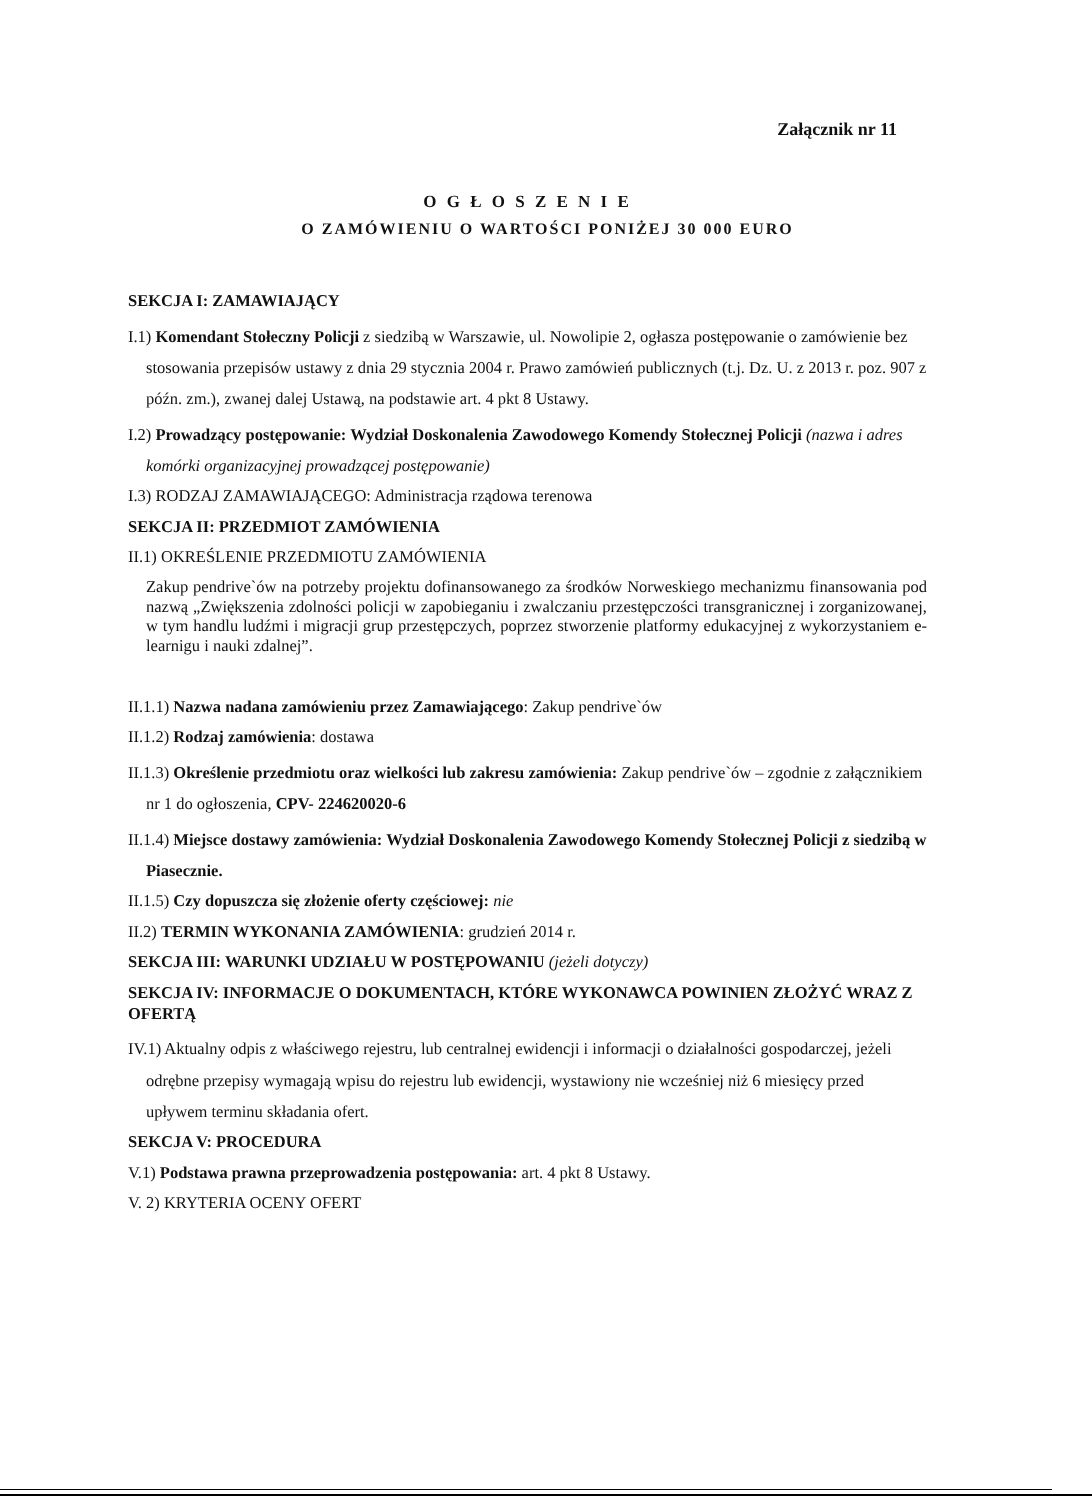Załącznik nr 11
O G Ł O S Z E N I E
O ZAMÓWIENIU O WARTOŚCI PONIŻEJ 30 000 EURO
SEKCJA I: ZAMAWIAJĄCY
I.1) Komendant Stołeczny Policji z siedzibą w Warszawie, ul. Nowolipie 2, ogłasza postępowanie o zamówienie bez stosowania przepisów ustawy z dnia 29 stycznia 2004 r. Prawo zamówień publicznych (t.j. Dz. U. z 2013 r. poz. 907 z późn. zm.), zwanej dalej Ustawą, na podstawie art. 4 pkt 8 Ustawy.
I.2) Prowadzący postępowanie: Wydział Doskonalenia Zawodowego Komendy Stołecznej Policji (nazwa i adres komórki organizacyjnej prowadzącej postępowanie)
I.3) RODZAJ ZAMAWIAJĄCEGO: Administracja rządowa terenowa
SEKCJA II: PRZEDMIOT ZAMÓWIENIA
II.1) OKREŚLENIE PRZEDMIOTU ZAMÓWIENIA
Zakup pendrive`ów na potrzeby projektu dofinansowanego za środków Norweskiego mechanizmu finansowania pod nazwą „Zwiększenia zdolności policji w zapobieganiu i zwalczaniu przestępczości transgranicznej i zorganizowanej, w tym handlu ludźmi i migracji grup przestępczych, poprzez stworzenie platformy edukacyjnej z wykorzystaniem e-learnigu i nauki zdalnej”.
II.1.1) Nazwa nadana zamówieniu przez Zamawiającego: Zakup pendrive`ów
II.1.2) Rodzaj zamówienia: dostawa
II.1.3) Określenie przedmiotu oraz wielkości lub zakresu zamówienia: Zakup pendrive`ów – zgodnie z załącznikiem nr 1 do ogłoszenia, CPV- 224620020-6
II.1.4) Miejsce dostawy zamówienia: Wydział Doskonalenia Zawodowego Komendy Stołecznej Policji z siedzibą w Piasecznie.
II.1.5) Czy dopuszcza się złożenie oferty częściowej: nie
II.2) TERMIN WYKONANIA ZAMÓWIENIA: grudzień 2014 r.
SEKCJA III: WARUNKI UDZIAŁU W POSTĘPOWANIU (jeżeli dotyczy)
SEKCJA IV: INFORMACJE O DOKUMENTACH, KTÓRE WYKONAWCA POWINIEN ZŁOŻYĆ WRAZ Z OFERTĄ
IV.1) Aktualny odpis z właściwego rejestru, lub centralnej ewidencji i informacji o działalności gospodarczej, jeżeli odrębne przepisy wymagają wpisu do rejestru lub ewidencji, wystawiony nie wcześniej niż 6 miesięcy przed upływem terminu składania ofert.
SEKCJA V: PROCEDURA
V.1) Podstawa prawna przeprowadzenia postępowania: art. 4 pkt 8 Ustawy.
V. 2) KRYTERIA OCENY OFERT